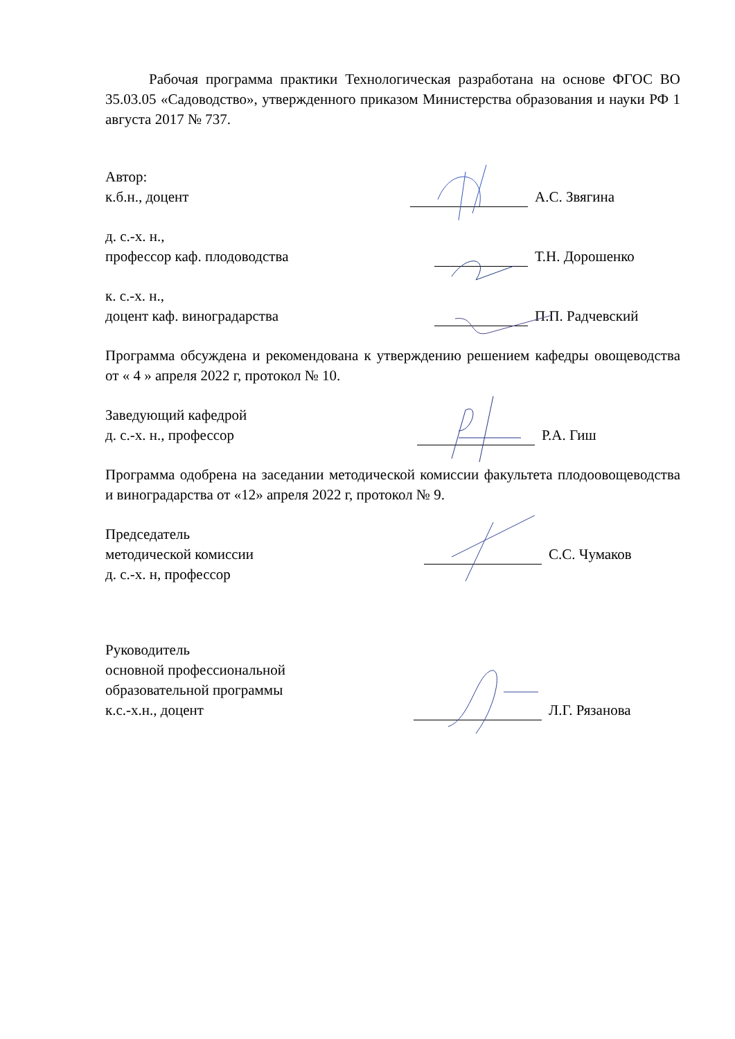Рабочая программа практики Технологическая разработана на основе ФГОС ВО 35.03.05 «Садоводство», утвержденного приказом Министерства образования и науки РФ 1 августа 2017 № 737.
Автор:
к.б.н., доцент
А.С. Звягина
д. с.-х. н.,
профессор каф. плодоводства
Т.Н. Дорошенко
к. с.-х. н.,
доцент каф. виноградарства
П.П. Радчевский
Программа обсуждена и рекомендована к утверждению решением кафедры овощеводства от « 4 » апреля 2022 г, протокол № 10.
Заведующий кафедрой
д. с.-х. н., профессор
Р.А. Гиш
Программа одобрена на заседании методической комиссии факультета плодоовощеводства и виноградарства от «12» апреля 2022 г, протокол № 9.
Председатель
методической комиссии
д. с.-х. н, профессор
С.С. Чумаков
Руководитель
основной профессиональной
образовательной программы
к.с.-х.н., доцент
Л.Г. Рязанова